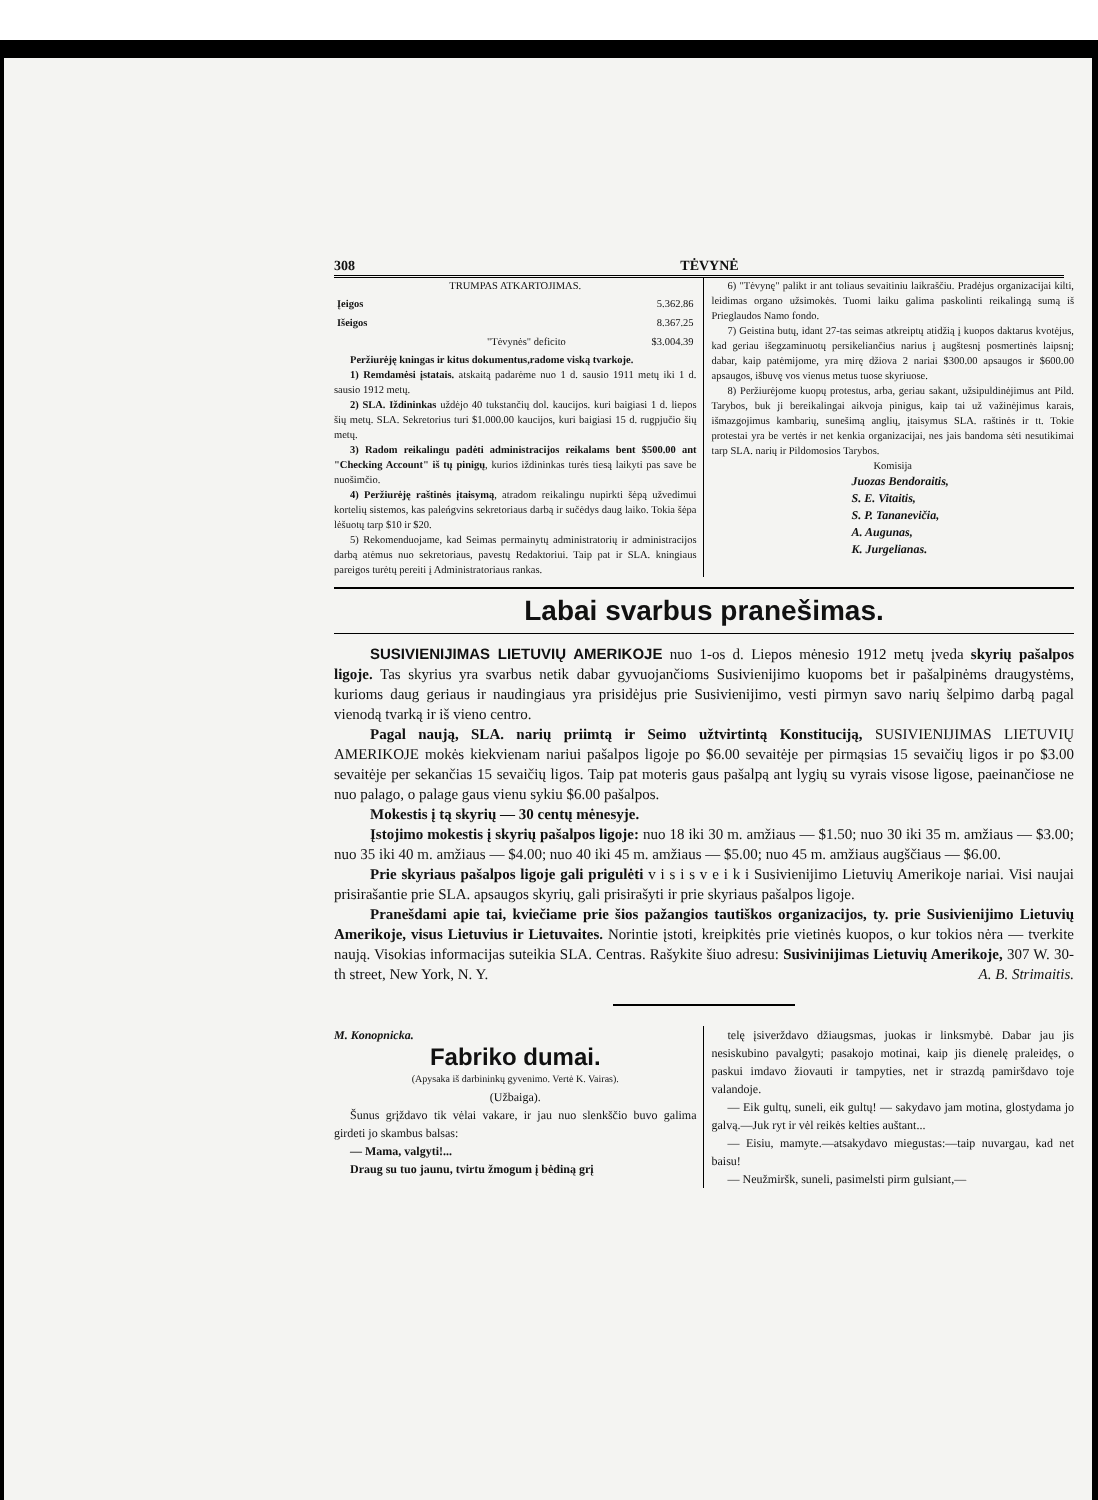308 TĖVYNĖ
TRUMPAS ATKARTOJIMAS.
| Įeigos | 5.362.86 |
| Išeigos | 8.367.25 |
| "Tėvynės" deficito | $3.004.39 |
Peržiurėję kningas ir kitus dokumentus,radome viską tvarkoje.
1) Remdamėsi įstatais. atskaitą padarėme nuo 1 d. sausio 1911 metų iki 1 d. sausio 1912 metų.
2) SLA. Iždininkas uždėjo 40 tukstančių dol. kaucijos. kuri baigiasi 1 d. liepos šių metų. SLA. Sekretorius turi $1.000.00 kaucijos, kuri baigiasi 15 d. rugpjučio šių metų.
3) Radom reikalingu padėti administracijos reikalams bent $500.00 ant "Checking Account" iš tų pinigų, kurios iždininkas turės tiesą laikyti pas save be nuošimčio.
4) Peržiurėję raštinės įtaisymą, atradom reikalingu nupirkti šėpą užvedimui kortelių sistemos, kas paleńgvins sekretoriaus darbą ir sučėdys daug laiko. Tokia šėpa lėšuotų tarp $10 ir $20.
5) Rekomenduojame, kad Seimas permainytų administratorių ir administracijos darbą atėmus nuo sekretoriaus, pavestų Redaktoriui. Taip pat ir SLA. kningiaus pareigos turėtų pereiti į Administratoriaus rankas.
6) "Tėvynę" palikt ir ant toliaus sevaitiniu laikraščiu. Pradėjus organizacijai kilti, leidimas organo užsimokės. Tuomi laiku galima paskolinti reikalingą sumą iš Prieglaudos Namo fondo.
7) Geistina butų, idant 27-tas seimas atkreiptų atidžią į kuopos daktarus kvotėjus, kad geriau išegzaminuotų persikeliančius narius į augštesnį posmertinės laipsnį; dabar, kaip patėmijome, yra mirę džiova 2 nariai $300.00 apsaugos ir $600.00 apsaugos, išbuvę vos vienus metus tuose skyriuose.
8) Peržiurėjome kuopų protestus, arba, geriau sakant, užsipuldinėjimus ant Pild. Tarybos, buk ji bereikalingai aikvoja pinigus, kaip tai už važinėjimus karais, išmazgojimus kambarių, sunešimą anglių, įtaisymus SLA. raštinės ir tt. Tokie protestai yra be vertės ir net kenkia organizacijai, nes jais bandoma sėti nesutikimai tarp SLA. narių ir Pildomosios Tarybos.
Komisija
Juozas Bendoraitis,
S. E. Vitaitis,
S. P. Tananevičia,
A. Augunas,
K. Jurgelianas.
Labai svarbus pranešimas.
SUSIVIENIJIMAS LIETUVIŲ AMERIKOJE nuo 1-os d. Liepos mėnesio 1912 metų įveda skyrių pašalpos ligoje. Tas skyrius yra svarbus netik dabar gyvuojančioms Susivienijimo kuopoms bet ir pašalpinėms draugystėms, kurioms daug geriaus ir naudingiaus yra prisidėjus prie Susivienijimo, vesti pirmyn savo narių šelpimo darbą pagal vienodą tvarką ir iš vieno centro.
Pagal naują, SLA. narių priimtą ir Seimo užtvirtintą Konstituciją, SUSIVIENIJIMAS LIETUVIŲ AMERIKOJE mokės kiekvienam nariui pašalpos ligoje po $6.00 sevaitėje per pirmąsias 15 sevaičių ligos ir po $3.00 sevaitėje per sekančias 15 sevaičių ligos. Taip pat moteris gaus pašalpą ant lygių su vyrais visose ligose, paeinančiose ne nuo palago, o palage gaus vienu sykiu $6.00 pašalpos.
Mokestis į tą skyrių — 30 centų mėnesyje.
Įstojimo mokestis į skyrių pašalpos ligoje: nuo 18 iki 30 m. amžiaus — $1.50; nuo 30 iki 35 m. amžiaus — $3.00; nuo 35 iki 40 m. amžiaus — $4.00; nuo 40 iki 45 m. amžiaus — $5.00; nuo 45 m. amžiaus augščiaus — $6.00.
Prie skyriaus pašalpos ligoje gali prigulėti v i s i s v e i k i Susivienijimo Lietuvių Amerikoje nariai. Visi naujai prisirašantie prie SLA. apsaugos skyrių, gali prisirašyti ir prie skyriaus pašalpos ligoje.
Pranešdami apie tai, kviečiame prie šios pažangios tautiškos organizacijos, ty. prie Susivienijimo Lietuvių Amerikoje, visus Lietuvius ir Lietuvaites. Norintie įstoti, kreipkitės prie vietinės kuopos, o kur tokios nėra — tverkite naują. Visokias informacijas suteikia SLA. Centras. Rašykite šiuo adresu: Susivinijimas Lietuvių Amerikoje, 307 W. 30-th street, New York, N. Y. A. B. Strimaitis.
M. Konopnicka.
Fabriko dumai.
(Apysaka iš darbininkų gyvenimo. Vertė K. Vairas).
(Užbaiga).
Šunus grįždavo tik vėlai vakare, ir jau nuo slenkščio buvo galima girdeti jo skambus balsas:
— Mama, valgyti!...
Draug su tuo jaunu, tvirtu žmogum į bėdiną grį
telę įsiverždavo džiaugsmas, juokas ir linksmybė. Dabar jau jis nesiskubino pavalgyti; pasakojo motinai, kaip jis dienelę praleidęs, o paskui imdavo žiovauti ir tampyties, net ir strazdą pamiršdavo toje valandoje.
— Eik gultų, suneli, eik gultų! — sakydavo jam motina, glostydama jo galvą.—Juk ryt ir vėl reikės kelties auštant...
— Eisiu, mamyte.—atsakydavo miegustas:—taip nuvargau, kad net baisu!
— Neužmiršk, suneli, pasimelsti pirm gulsiant,—